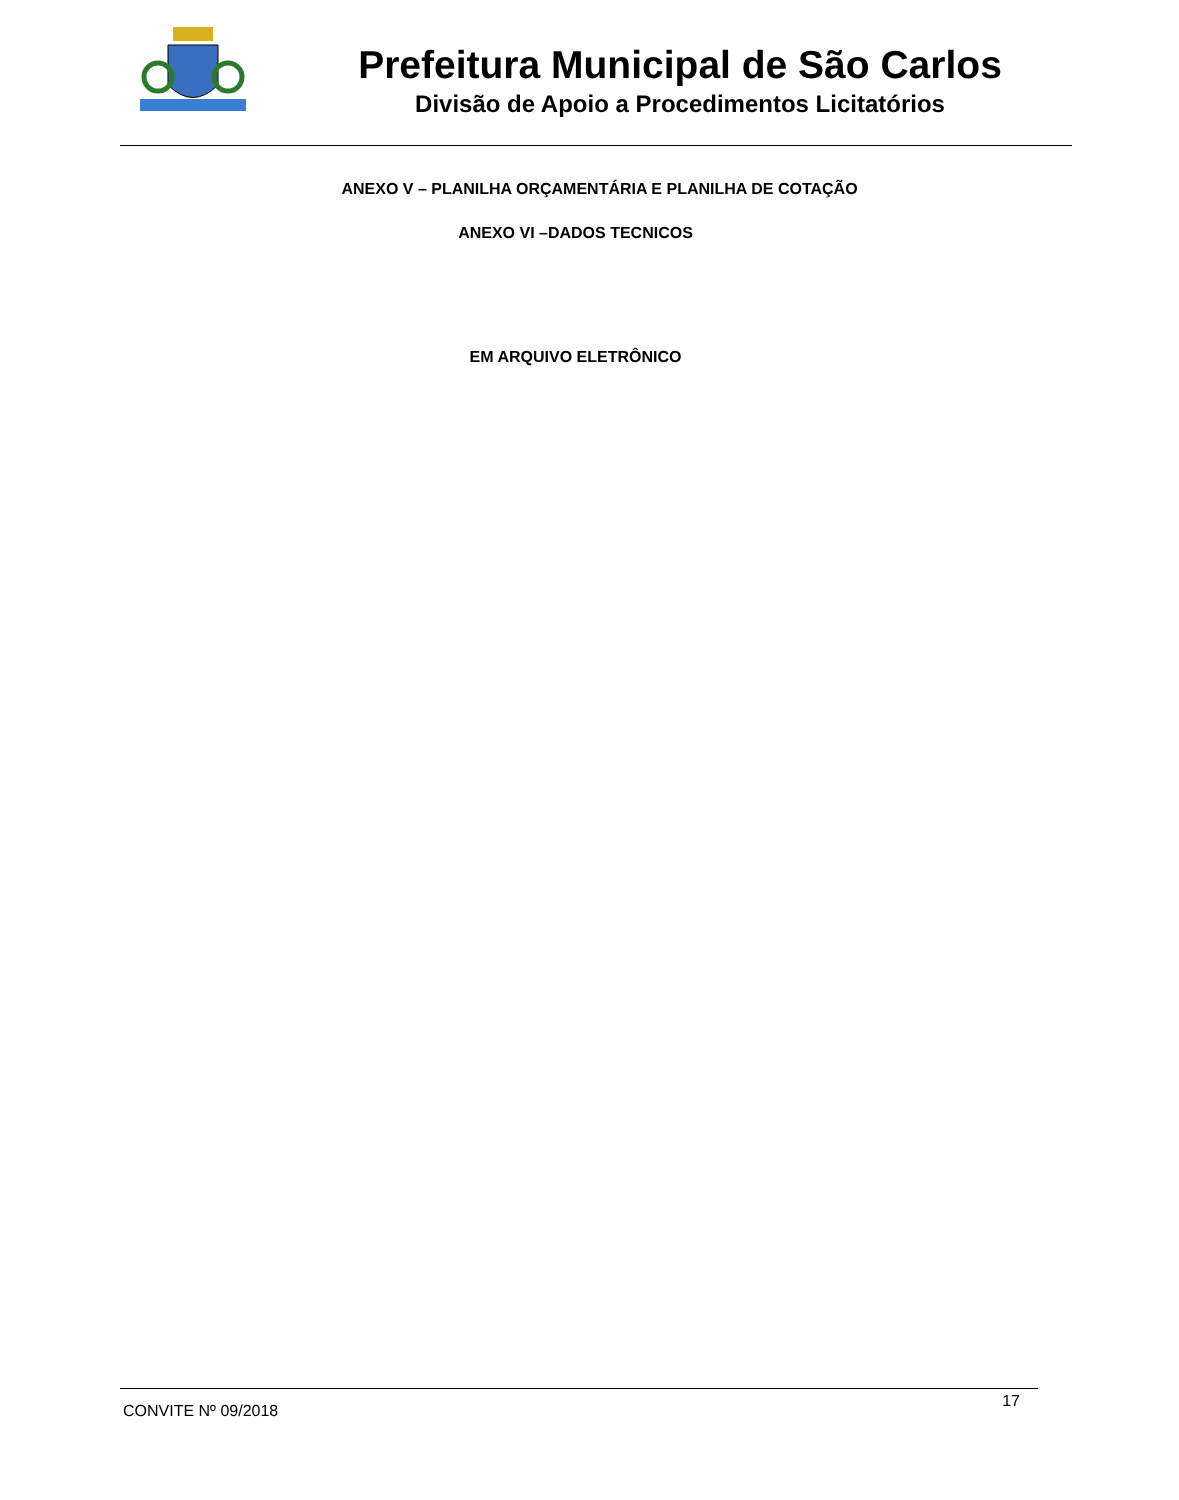Prefeitura Municipal de São Carlos
Divisão de Apoio a Procedimentos Licitatórios
ANEXO V – PLANILHA ORÇAMENTÁRIA E PLANILHA DE COTAÇÃO
ANEXO VI –DADOS TECNICOS
EM ARQUIVO ELETRÔNICO
CONVITE Nº 09/2018 17